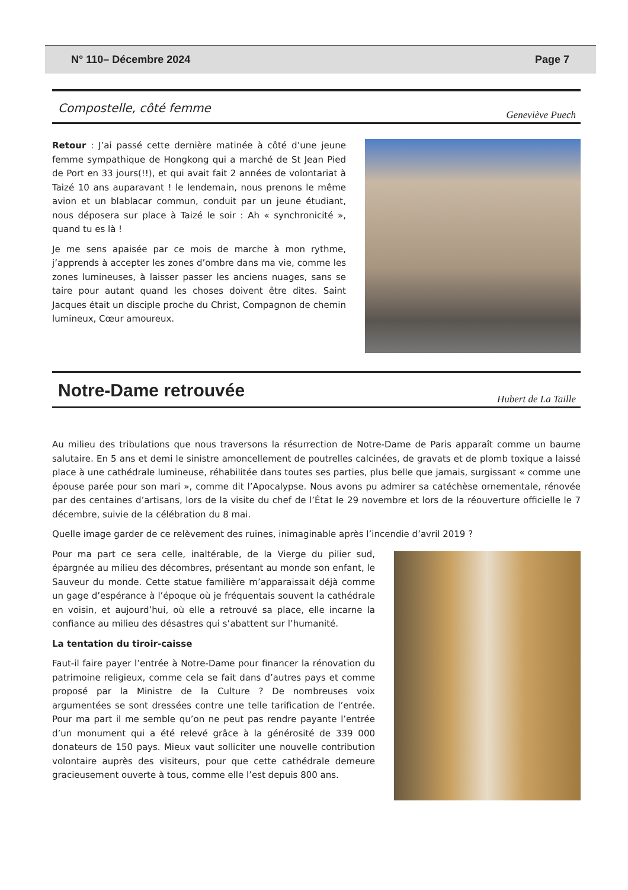N° 110– Décembre 2024 Page 7
Compostelle, côté femme Geneviève Puech
Retour : J’ai passé cette dernière matinée à côté d’une jeune femme sympathique de Hongkong qui a marché de St Jean Pied de Port en 33 jours(!!), et qui avait fait 2 années de volontariat à Taizé 10 ans auparavant ! le lendemain, nous prenons le même avion et un blablacar commun, conduit par un jeune étudiant, nous déposera sur place à Taizé le soir : Ah « synchronicité », quand tu es là !
Je me sens apaisée par ce mois de marche à mon rythme, j’apprends à accepter les zones d’ombre dans ma vie, comme les zones lumineuses, à laisser passer les anciens nuages, sans se taire pour autant quand les choses doivent être dites. Saint Jacques était un disciple proche du Christ, Compagnon de chemin lumineux, Cœur amoureux.
Notre-Dame retrouvée Hubert de La Taille
Au milieu des tribulations que nous traversons la résurrection de Notre-Dame de Paris apparaît comme un baume salutaire. En 5 ans et demi le sinistre amoncellement de poutrelles calcinées, de gravats et de plomb toxique a laissé place à une cathédrale lumineuse, réhabilitée dans toutes ses parties, plus belle que jamais, surgissant « comme une épouse parée pour son mari », comme dit l’Apocalypse. Nous avons pu admirer sa catéchèse ornementale, rénovée par des centaines d’artisans, lors de la visite du chef de l’État le 29 novembre et lors de la réouverture officielle le 7 décembre, suivie de la célébration du 8 mai.
Quelle image garder de ce relèvement des ruines, inimaginable après l’incendie d’avril 2019 ?
Pour ma part ce sera celle, inaltérable, de la Vierge du pilier sud, épargnée au milieu des décombres, présentant au monde son enfant, le Sauveur du monde. Cette statue familière m’apparaissait déjà comme un gage d’espérance à l’époque où je fréquentais souvent la cathédrale en voisin, et aujourd’hui, où elle a retrouvé sa place, elle incarne la confiance au milieu des désastres qui s’abattent sur l’humanité.
La tentation du tiroir-caisse
Faut-il faire payer l’entrée à Notre-Dame pour financer la rénovation du patrimoine religieux, comme cela se fait dans d’autres pays et comme proposé par la Ministre de la Culture ? De nombreuses voix argumentées se sont dressées contre une telle tarification de l’entrée. Pour ma part il me semble qu’on ne peut pas rendre payante l’entrée d’un monument qui a été relevé grâce à la générosité de 339 000 donateurs de 150 pays. Mieux vaut solliciter une nouvelle contribution volontaire auprès des visiteurs, pour que cette cathédrale demeure gracieusement ouverte à tous, comme elle l’est depuis 800 ans.